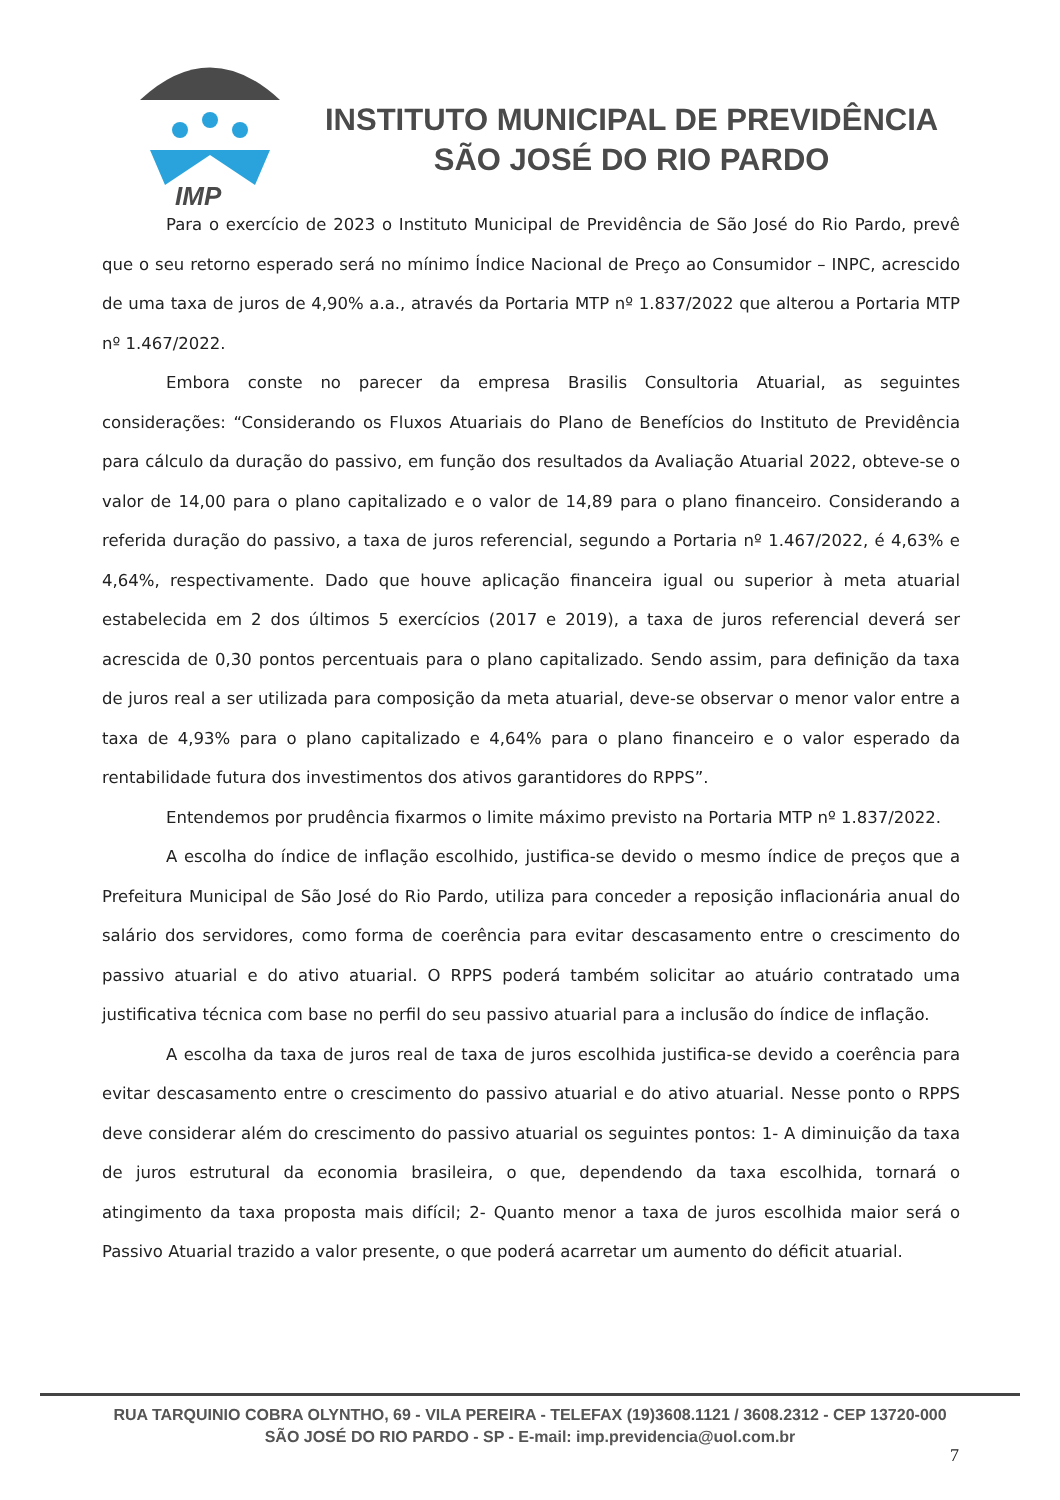IMP
INSTITUTO MUNICIPAL DE PREVIDÊNCIA
SÃO JOSÉ DO RIO PARDO
Para o exercício de 2023 o Instituto Municipal de Previdência de São José do Rio Pardo, prevê que o seu retorno esperado será no mínimo Índice Nacional de Preço ao Consumidor – INPC, acrescido de uma taxa de juros de 4,90% a.a., através da Portaria MTP nº 1.837/2022 que alterou a Portaria MTP nº 1.467/2022.
Embora conste no parecer da empresa Brasilis Consultoria Atuarial, as seguintes considerações: “Considerando os Fluxos Atuariais do Plano de Benefícios do Instituto de Previdência para cálculo da duração do passivo, em função dos resultados da Avaliação Atuarial 2022, obteve-se o valor de 14,00 para o plano capitalizado e o valor de 14,89 para o plano financeiro. Considerando a referida duração do passivo, a taxa de juros referencial, segundo a Portaria nº 1.467/2022, é 4,63% e 4,64%, respectivamente. Dado que houve aplicação financeira igual ou superior à meta atuarial estabelecida em 2 dos últimos 5 exercícios (2017 e 2019), a taxa de juros referencial deverá ser acrescida de 0,30 pontos percentuais para o plano capitalizado. Sendo assim, para definição da taxa de juros real a ser utilizada para composição da meta atuarial, deve-se observar o menor valor entre a taxa de 4,93% para o plano capitalizado e 4,64% para o plano financeiro e o valor esperado da rentabilidade futura dos investimentos dos ativos garantidores do RPPS”.
Entendemos por prudência fixarmos o limite máximo previsto na Portaria MTP nº 1.837/2022.
A escolha do índice de inflação escolhido, justifica-se devido o mesmo índice de preços que a Prefeitura Municipal de São José do Rio Pardo, utiliza para conceder a reposição inflacionária anual do salário dos servidores, como forma de coerência para evitar descasamento entre o crescimento do passivo atuarial e do ativo atuarial. O RPPS poderá também solicitar ao atuário contratado uma justificativa técnica com base no perfil do seu passivo atuarial para a inclusão do índice de inflação.
A escolha da taxa de juros real de taxa de juros escolhida justifica-se devido a coerência para evitar descasamento entre o crescimento do passivo atuarial e do ativo atuarial. Nesse ponto o RPPS deve considerar além do crescimento do passivo atuarial os seguintes pontos: 1- A diminuição da taxa de juros estrutural da economia brasileira, o que, dependendo da taxa escolhida, tornará o atingimento da taxa proposta mais difícil; 2- Quanto menor a taxa de juros escolhida maior será o Passivo Atuarial trazido a valor presente, o que poderá acarretar um aumento do déficit atuarial.
RUA TARQUINIO COBRA OLYNTHO, 69 - VILA PEREIRA - TELEFAX (19)3608.1121 / 3608.2312 - CEP 13720-000
SÃO JOSÉ DO RIO PARDO - SP - E-mail: imp.previdencia@uol.com.br
7